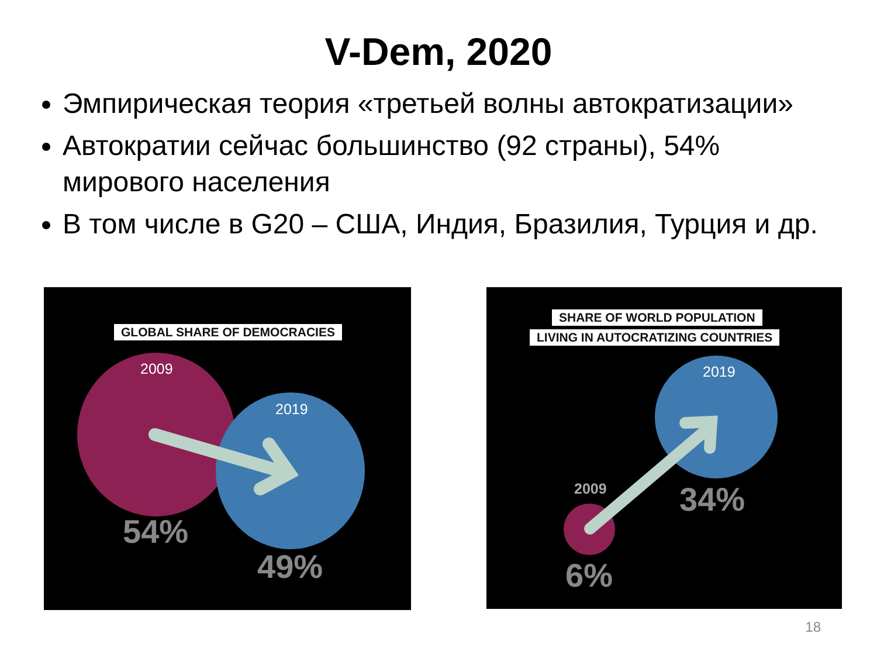V-Dem, 2020
Эмпирическая теория «третьей волны автократизации»
Автократии сейчас большинство (92 страны), 54% мирового населения
В том числе в G20 – США, Индия, Бразилия, Турция и др.
GLOBAL SHARE OF DEMOCRACIES
2009
2019
54%
49%
SHARE OF WORLD POPULATION
LIVING IN AUTOCRATIZING COUNTRIES
2019
2009 34%
6%
18